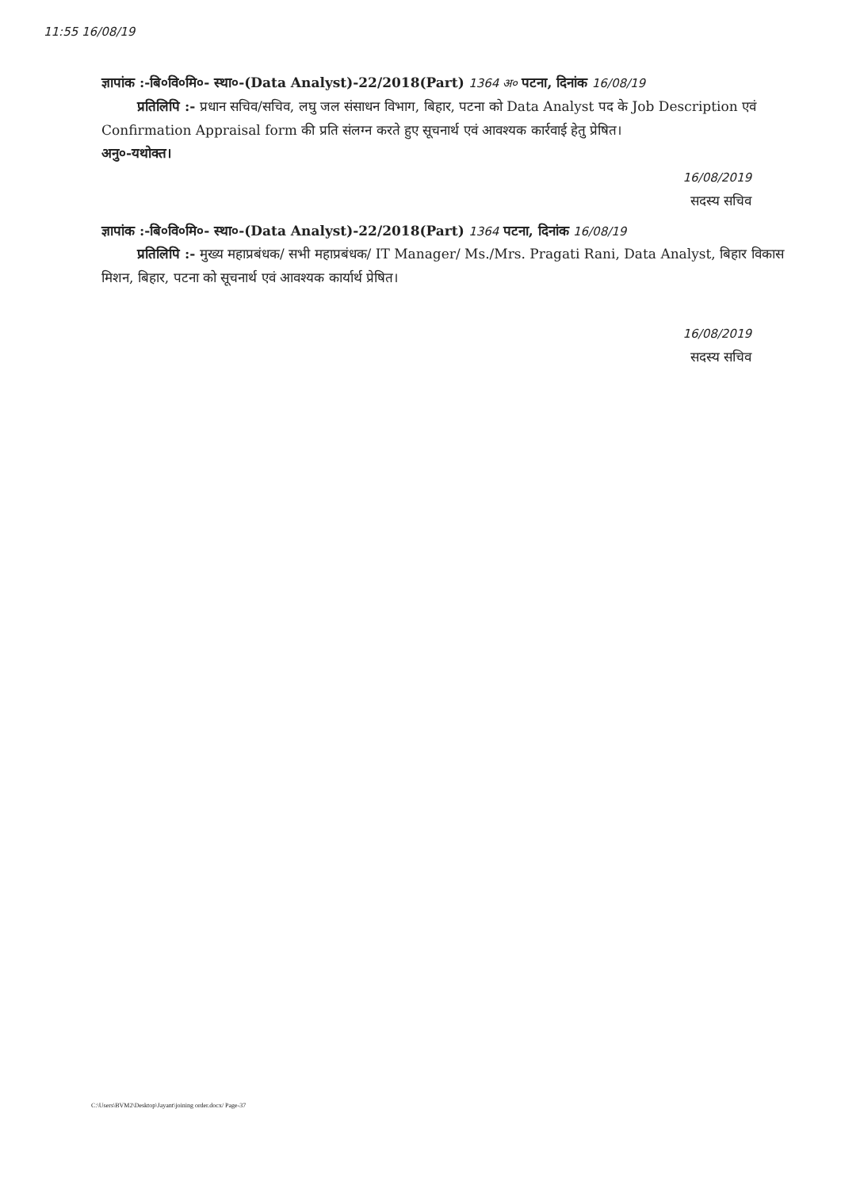11:55 16/08/19
ज्ञापांक :-बि०वि०मि०- स्था०-(Data Analyst)-22/2018(Part) 1364 अ० पटना, दिनांक 16/08/19
प्रतिलिपि :- प्रधान सचिव/सचिव, लघु जल संसाधन विभाग, बिहार, पटना को Data Analyst पद के Job Description एवं Confirmation Appraisal form की प्रति संलग्न करते हुए सूचनार्थ एवं आवश्यक कार्रवाई हेतु प्रेषित।
अनु०-यथोक्त।
16/08/2019
सदस्य सचिव
ज्ञापांक :-बि०वि०मि०- स्था०-(Data Analyst)-22/2018(Part) 1364 पटना, दिनांक 16/08/19
प्रतिलिपि :- मुख्य महाप्रबंधक/ सभी महाप्रबंधक/ IT Manager/ Ms./Mrs. Pragati Rani, Data Analyst, बिहार विकास मिशन, बिहार, पटना को सूचनार्थ एवं आवश्यक कार्यार्थ प्रेषित।
16/08/2019
सदस्य सचिव
C:\Users\BVM2\Desktop\Jayant\joining order.docx/ Page-37